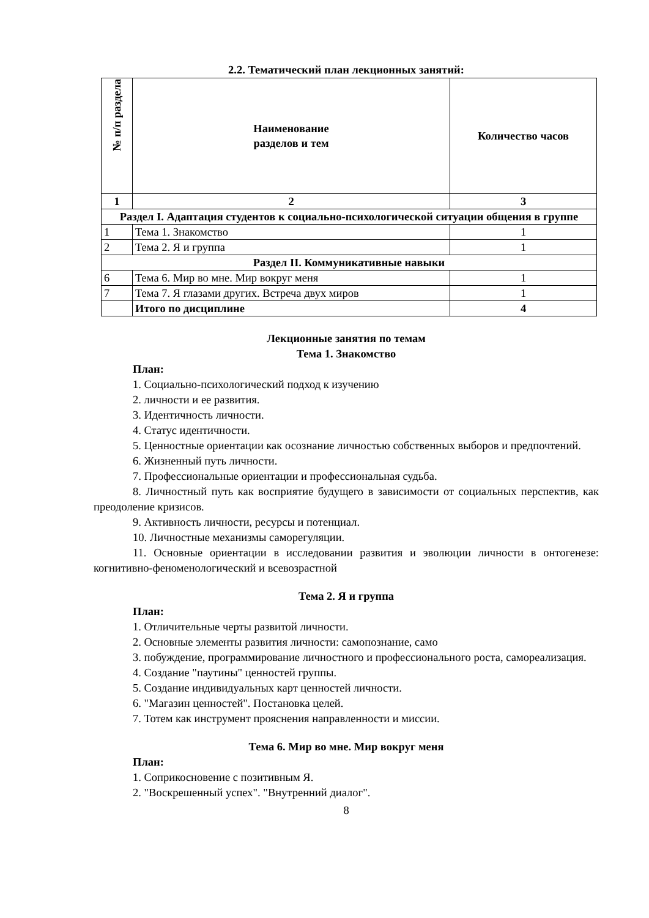2.2. Тематический план лекционных занятий:
| № п/п раздела | Наименование разделов и тем | Количество часов |
| --- | --- | --- |
| 1 | 2 | 3 |
| Раздел I. Адаптация студентов к социально-психологической ситуации общения в группе | | |
| 1 | Тема 1. Знакомство | 1 |
| 2 | Тема 2. Я и группа | 1 |
| Раздел II. Коммуникативные навыки | | |
| 6 | Тема 6. Мир во мне. Мир вокруг меня | 1 |
| 7 | Тема 7. Я глазами других. Встреча двух миров | 1 |
| | Итого по дисциплине | 4 |
Лекционные занятия по темам
Тема 1. Знакомство
План:
1. Социально-психологический подход к изучению
2. личности и ее развития.
3. Идентичность личности.
4. Статус идентичности.
5. Ценностные ориентации как осознание личностью собственных выборов и предпочтений.
6. Жизненный путь личности.
7. Профессиональные ориентации и профессиональная судьба.
8. Личностный путь как восприятие будущего в зависимости от социальных перспектив, как преодоление кризисов.
9. Активность личности, ресурсы и потенциал.
10. Личностные механизмы саморегуляции.
11. Основные ориентации в исследовании развития и эволюции личности в онтогенезе: когнитивно-феноменологический и всевозрастной
Тема 2. Я и группа
План:
1. Отличительные черты развитой личности.
2. Основные элементы развития личности: самопознание, само
3. побуждение, программирование личностного и профессионального роста, самореализация.
4. Создание "паутины" ценностей группы.
5. Создание индивидуальных карт ценностей личности.
6. "Магазин ценностей". Постановка целей.
7. Тотем как инструмент прояснения направленности и миссии.
Тема 6. Мир во мне. Мир вокруг меня
План:
1. Соприкосновение с позитивным Я.
2. "Воскрешенный успех". "Внутренний диалог".
8